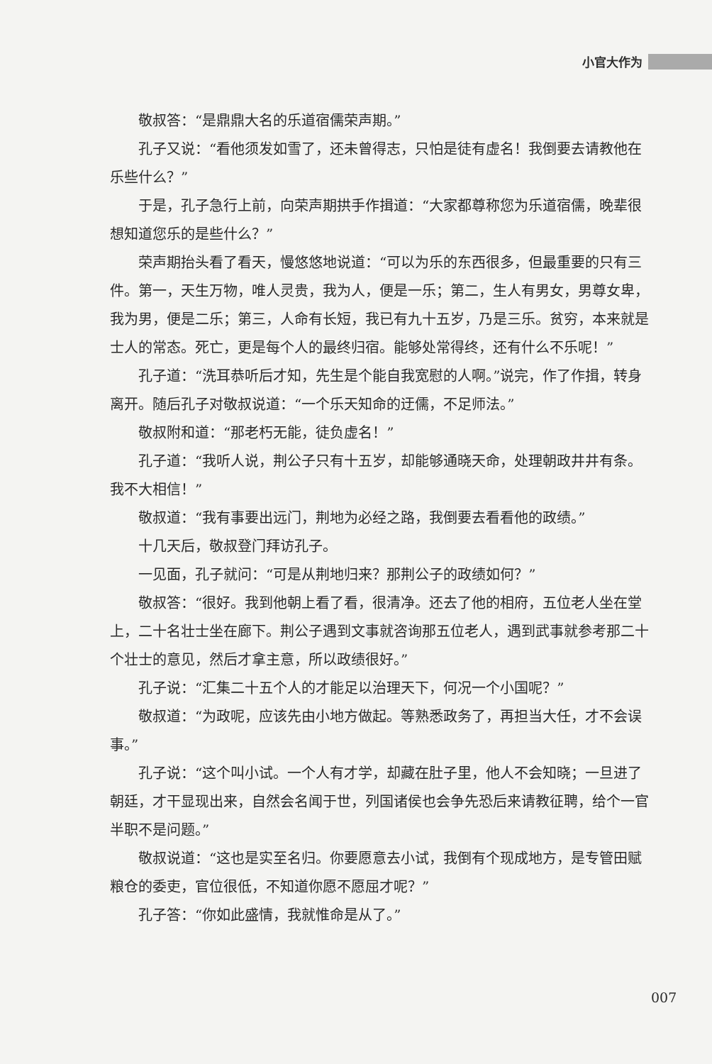小官大作为
敬叔答：“是鼎鼎大名的乐道宿儒荣声期。”
孔子又说：“看他须发如雪了，还未曾得志，只怕是徒有虚名！我倒要去请教他在乐些什么？”
于是，孔子急行上前，向荣声期拱手作揖道：“大家都尊称您为乐道宿儒，晚辈很想知道您乐的是些什么？”
荣声期抬头看了看天，慢悠悠地说道：“可以为乐的东西很多，但最重要的只有三件。第一，天生万物，唯人灵贵，我为人，便是一乐；第二，生人有男女，男尊女卑，我为男，便是二乐；第三，人命有长短，我已有九十五岁，乃是三乐。贫穷，本来就是士人的常态。死亡，更是每个人的最终归宿。能够处常得终，还有什么不乐呢！”
孔子道：“洗耳恭听后才知，先生是个能自我宽慰的人啊。”说完，作了作揖，转身离开。随后孔子对敬叔说道：“一个乐天知命的迂儒，不足师法。”
敬叔附和道：“那老朽无能，徒负虚名！”
孔子道：“我听人说，荆公子只有十五岁，却能够通晓天命，处理朝政井井有条。我不大相信！”
敬叔道：“我有事要出远门，荆地为必经之路，我倒要去看看他的政绩。”
十几天后，敬叔登门拜访孔子。
一见面，孔子就问：“可是从荆地归来？那荆公子的政绩如何？”
敬叔答：“很好。我到他朝上看了看，很清净。还去了他的相府，五位老人坐在堂上，二十名壮士坐在廊下。荆公子遇到文事就咨询那五位老人，遇到武事就参考那二十个壮士的意见，然后才拿主意，所以政绩很好。”
孔子说：“汇集二十五个人的才能足以治理天下，何况一个小国呢？”
敬叔道：“为政呢，应该先由小地方做起。等熟悉政务了，再担当大任，才不会误事。”
孔子说：“这个叫小试。一个人有才学，却藏在肚子里，他人不会知晓；一旦进了朝廷，才干显现出来，自然会名闻于世，列国诸侯也会争先恐后来请教征聘，给个一官半职不是问题。”
敬叔说道：“这也是实至名归。你要愿意去小试，我倒有个现成地方，是专管田赋粮仓的委吏，官位很低，不知道你愿不愿屈才呢？”
孔子答：“你如此盛情，我就惟命是从了。”
007